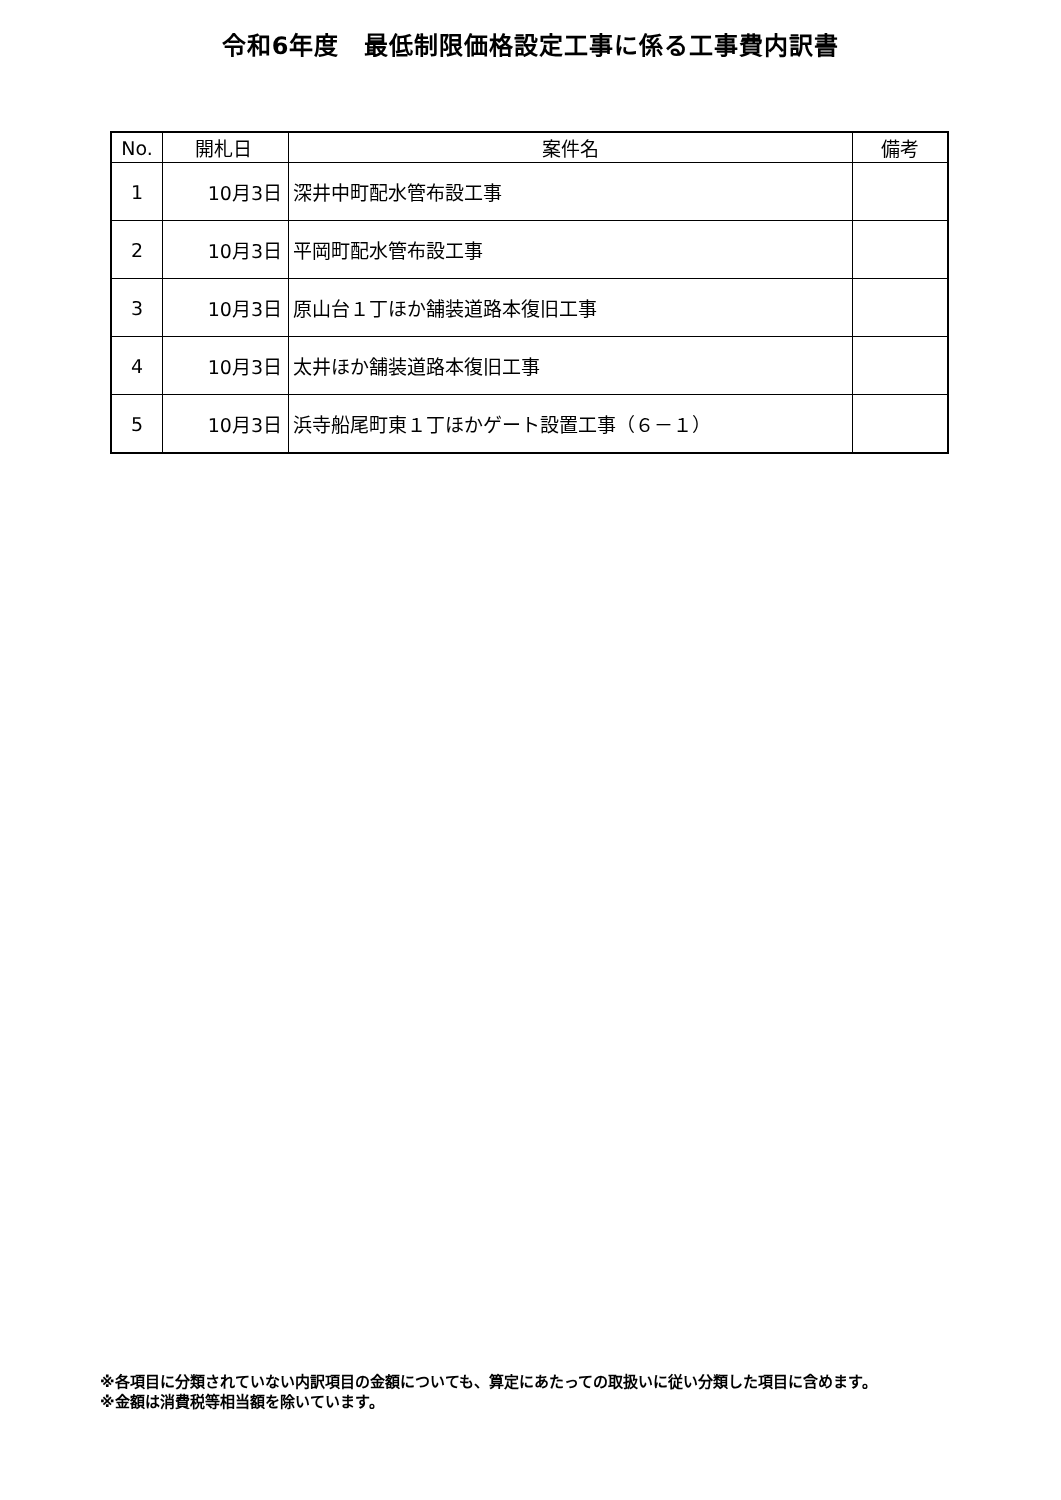令和6年度　最低制限価格設定工事に係る工事費内訳書
| No. | 開札日 | 案件名 | 備考 |
| --- | --- | --- | --- |
| 1 | 10月3日 | 深井中町配水管布設工事 | |
| 2 | 10月3日 | 平岡町配水管布設工事 | |
| 3 | 10月3日 | 原山台１丁ほか舗装道路本復旧工事 | |
| 4 | 10月3日 | 太井ほか舗装道路本復旧工事 | |
| 5 | 10月3日 | 浜寺船尾町東１丁ほかゲート設置工事（６－１） | |
※各項目に分類されていない内訳項目の金額についても、算定にあたっての取扱いに従い分類した項目に含めます。
※金額は消費税等相当額を除いています。